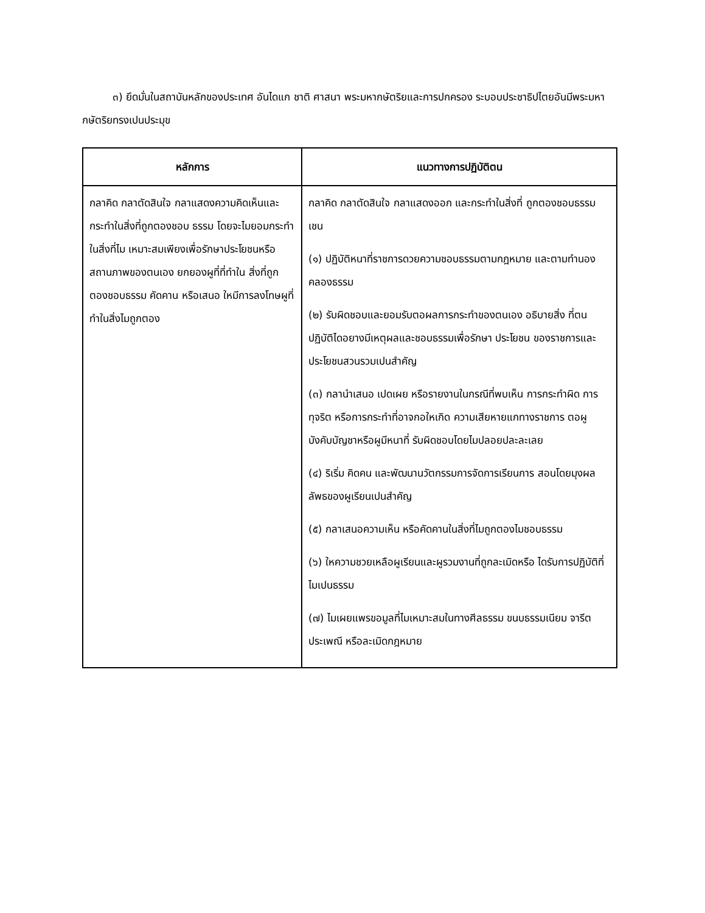๓) ยึดมั่นในสถาบันหลักของประเทศ อันไดแก ชาติ ศาสนา พระมหากษัตริยและการปกครอง ระบอบประชาธิปไตยอันมีพระมหากษัตริยทรงเปนประมุข
| หลักการ | แนวทางการปฏิบัติตน |
| --- | --- |
| กลาคิด กลาตัดสินใจ กลาแสดงความคิดเห็นและกระทำในสิ่งที่ถูกตองชอบ ธรรม โดยจะไมยอมกระทำในสิ่งที่ไม เหมาะสมเพียงเพื่อรักษาประโยชนหรือ สถานภาพของตนเอง ยกยองผูที่ที่ทำใน สิ่งที่ถูกตองชอบธรรม คัดคาน หรือเสนอ ใหมีการลงโทษผูที่ทำในสิ่งไมถูกตอง | กลาคิด กลาตัดสินใจ กลาแสดงออก และกระทำในสิ่งที่ ถูกตองชอบธรรม เชน (๑) ปฏิบัติหนาที่ราชการดวยความชอบธรรมตามกฎหมาย และตามทำนองคลองธรรม (๒) รับผิดชอบและยอมรับตอผลการกระทำของตนเอง อธิบายสิ่ง ที่ตนปฏิบัติไดอยางมีเหตุผลและชอบธรรมเพื่อรักษา ประโยชน ของราชการและประโยชนสวนรวมเปนสำคัญ (๓) กลานำเสนอ เปดเผย หรือรายงานในกรณีที่พบเห็น การกระทำผิด การทุจริต หรือการกระทำที่อาจกอใหเกิด ความเสียหายแกทางราชการ ตอผูบังคับบัญชาหรือผูมีหนาที่ รับผิดชอบโดยไมปลอยปละละเลย (๔) ริเริ่ม คิดคน และพัฒนานวัตกรรมการจัดการเรียนการ สอนโดยมุงผลลัพธของผูเรียนเปนสำคัญ (๕) กลาเสนอความเห็น หรือคัดคานในสิ่งที่ไมถูกตองไมชอบธรรม (๖) ใหความชวยเหลือผูเรียนและผูรวมงานที่ถูกละเมิดหรือ ไดรับการปฏิบัติที่ไมเปนธรรม (๗) ไมเผยแพรขอมูลที่ไมเหมาะสมในทางศีลธรรม ขนบธรรมเนียม จารีตประเพณี หรือละเมิดกฎหมาย |